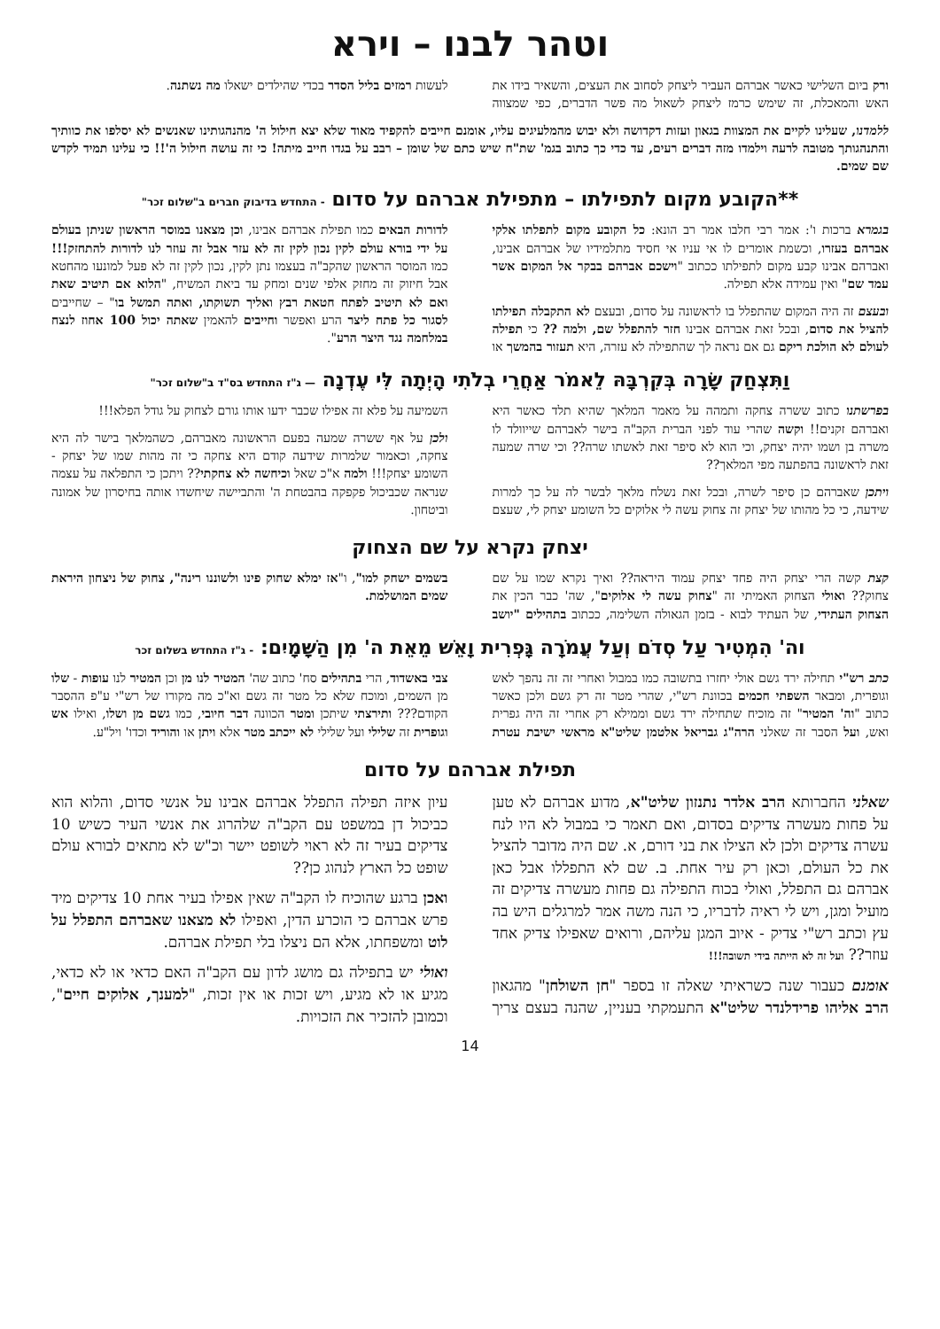וטהר לבנו – וירא
ורק ביום השלישי כאשר אברהם העביר ליצחק לסחוב את העצים, והשאיר בידו את האש והמאכלת, זה שימש כרמז ליצחק לשאול מה פשר הדברים, כפי שמצווה לעשות רמזים בליל הסדר בכדי שהילדים ישאלו מה נשתנה.
ללמדנו, שעלינו לקיים את המצוות בגאון ועזות דקדושה ולא יבוש מהמלעיגים עליו, אומנם חייבים להקפיד מאוד שלא יצא חילול ה' מהנהגותינו שאנשים לא יסלפו את כוותיך והתנהגותך מטובה לרעה וילמדו מזה דברים רעים, עד כדי כך כתוב בגמ' שת"ח שיש כתם של שומן – רבב על בגדו חייב מיתה! כי זה עושה חילול ה'!! כי עלינו תמיד לקדש שם שמים.
**הקובע מקום לתפילתו – מתפילת אברהם על סדום - התחדש בדיבוק חברים ב"שלום זכר"
בגמרא ברכות ו': אמר רבי חלבו אמר רב הונא: כל הקובע מקום לתפלתו אלקי אברהם בעזרו, וכשמת אומרים לו אי עניו אי חסיד מתלמידיו של אברהם אבינו, ואברהם אבינו קבע מקום לתפילתו ככתוב "וישכם אברהם בבקר אל המקום אשר עמד שם" ואין עמידה אלא תפילה.
ובעצם זה היה המקום שהתפלל בו לראשונה על סדום, ובעצם לא התקבלה תפילתו להציל את סדום, ובכל זאת אברהם אבינו חזר להתפלל שם, ולמה ?? כי תפילה לעולם לא הולכת ריקם גם אם נראה לך שהתפילה לא עזרה, היא תעזור בהמשך או לדורות הבאים כמו תפילת אברהם אבינו, וכן מצאנו במוסר הראשון שניתן בעולם על ידי בורא עולם לקין נכון לקין זה לא עזר אבל זה עוזר לנו לדורות להתחזק!!! כמו המוסר הראשון שהקב"ה בעצמו נתן לקין, נכון לקין זה לא פעל למונעו מהחטא אבל חיזוק זה מחזק אלפי שנים ומחק עד ביאת המשיח, "הלוא אם תיטיב שאת ואם לא תיטיב לפתח חטאת רבץ ואליך תשוקתו, ואתה תמשל בו" – שחייבים לסגור כל פתח ליצר הרע ואפשר וחייבים להאמין שאתה יכול 100 אחוז לנצח במלחמה נגד היצר הרע".
וַתִּצְחַק שָׂרָה בְּקִרְבָּהּ לֵאמֹר אַחֲרֵי בְלֹתִי הָיְתָה לִּי עֶדְנָה — ג"ז התחדש בס"ד ב"שלום זכר"
בפרשתנו כתוב ששרה צחקה ותמהה על מאמר המלאך שהיא תלד כאשר היא ואברהם זקנים!! וקשה שהרי עוד לפני הברית הקב"ה בישר לאברהם שייוולד לו משרה בן ושמו יהיה יצחק, וכי הוא לא סיפר זאת לאשתו שרה?? וכי שרה שמעה זאת לראשונה בהפתעה מפי המלאך??
ויתכן שאברהם כן סיפר לשרה, ובכל זאת נשלח מלאך לבשר לה על כך למרות שידעה, כי כל מהותו של יצחק זה צחוק עשה לי אלוקים כל השומע יצחק לי, שעצם השמיעה על פלא זה אפילו שכבר ידעו אותו גורם לצחוק על גודל הפלא!!!
ולכן על אף ששרה שמעה בפעם הראשונה מאברהם, כשהמלאך בישר לה היא צחקה, וכאמור שלמרות שידעה קודם היא צחקה כי זה מהות שמו של יצחק - השומע יצחק!!! ולמה א"כ שאל וכיחשה לא צחקתי?? ויתכן כי התפלאה על עצמה שנראה שכביכול פקפקה בהבטחת ה' והתביישה שיחשדו אותה בחיסרון של אמונה וביטחון.
יצחק נקרא על שם הצחוק
קצת קשה הרי יצחק היה פחד יצחק עמוד היראה?? ואיך נקרא שמו על שם צחוק?? ואולי הצחוק האמיתי זה "צחוק עשה לי אלוקים", שה' כבר הכין את הצחוק העתידי, של העתיד לבוא - בזמן הגאולה השלימה, ככתוב בתהילים "יושב בשמים ישחק למו", ו"אז ימלא שחוק פינו ולשוננו רינה", צחוק של ניצחון היראת שמים המושלמת.
וה' הִמְטִיר עַל סְדֹם וְעַל עֲמֹרָה גָּפְרִית וָאֵשׁ מֵאֵת ה' מִן הַשָּׁמָיִם: - ג"ז התחדש בשלום זכר
כתב רש"י תחילה ירד גשם אולי יחזרו בתשובה כמו במבול ואחרי זה זה נהפך לאש וגופרית, ומבאר השפתי חכמים בכוונת רש"י, שהרי מטר זה רק גשם ולכן כאשר כתוב "וה' המטיר" זה מוכיח שתחילה ירד גשם וממילא רק אחרי זה היה גפרית ואש, ועל הסבר זה שאלני הרה"ג גבריאל אלטמן שליט"א מראשי ישיבת עטרת צבי באשדוד, הרי בתהילים סח' כתוב שה' המטיר לנו מן וכן המטיר לנו עופות - שלו מן השמים, ומוכח שלא כל מטר זה גשם וא"כ מה מקורו של רש"י ע"פ ההסבר הקודם??? ותירצתי שיתכן ומטר הכוונה דבר חיובי, כמו גשם מן ושלו, ואילו אש וגופרית זה שלילי ועל שלילי לא ייכתב מטר אלא ויתן או והוריד וכדו' ויל"ע.
תפילת אברהם על סדום
שאלני החברותא הרב אלדר נתנזון שליט"א, מדוע אברהם לא טען על פחות מעשרה צדיקים בסדום, ואם תאמר כי במבול לא היו לנח עשרה צדיקים ולכן לא הצילו את בני דורם, א. שם היה מדובר להציל את כל העולם, וכאן רק עיר אחת. ב. שם לא התפללו אבל כאן אברהם גם התפלל, ואולי בכוח התפילה גם פחות מעשרה צדיקים זה מועיל ומגן, ויש לי ראיה לדבריו, כי הנה משה אמר למרגלים היש בה עץ וכתב רש"י צדיק - איוב המגן עליהם, ורואים שאפילו צדיק אחד עוזר?? ועל זה לא הייתה בידי תשובה!!!
אומנם כעבור שנה כשראיתי שאלה זו בספר "חן השולחן" מהגאון הרב אליהו פרידלנדר שליט"א התעמקתי בעניין, שהנה בעצם צריך עיון איזה תפילה התפלל אברהם אבינו על אנשי סדום, והלוא הוא כביכול דן במשפט עם הקב"ה שלהרוג את אנשי העיר כשיש 10 צדיקים בעיר זה לא ראוי לשופט יישר וכ"ש לא מתאים לבורא עולם שופט כל הארץ לנהוג כן??
ואכן ברגע שהוכיח לו הקב"ה שאין אפילו בעיר אחת 10 צדיקים מיד פרש אברהם כי הוכרע הדין, ואפילו לא מצאנו שאברהם התפלל על לוט ומשפחתו, אלא הם ניצלו בלי תפילת אברהם.
ואולי יש בתפילה גם מושג לדון עם הקב"ה האם כדאי או לא כדאי, מגיע או לא מגיע, ויש זכות או אין זכות, "למענך, אלוקים חיים", וכמובן להזכיר את הזכויות.
14